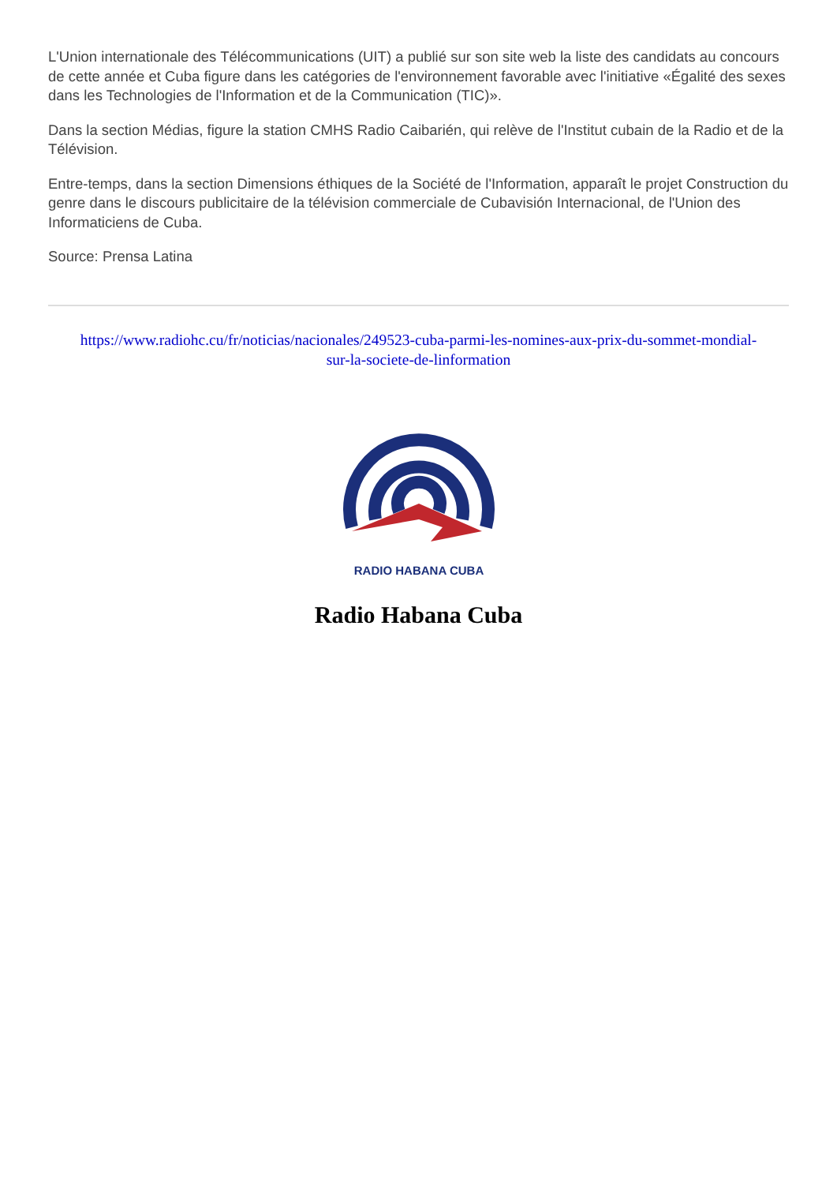L'Union internationale des Télécommunications (UIT) a publié sur son site web la liste des candidats au concours de cette année et Cuba figure dans les catégories de l'environnement favorable avec l'initiative «Égalité des sexes dans les Technologies de l'Information et de la Communication (TIC)».
Dans la section Médias, figure la station CMHS Radio Caibarién, qui relève de l'Institut cubain de la Radio et de la Télévision.
Entre-temps, dans la section Dimensions éthiques de la Société de l'Information, apparaît le projet Construction du genre dans le discours publicitaire de la télévision commerciale de Cubavisión Internacional, de l'Union des Informaticiens de Cuba.
Source: Prensa Latina
https://www.radiohc.cu/fr/noticias/nacionales/249523-cuba-parmi-les-nomines-aux-prix-du-sommet-mondial-sur-la-societe-de-linformation
RADIO HABANA CUBA
Radio Habana Cuba